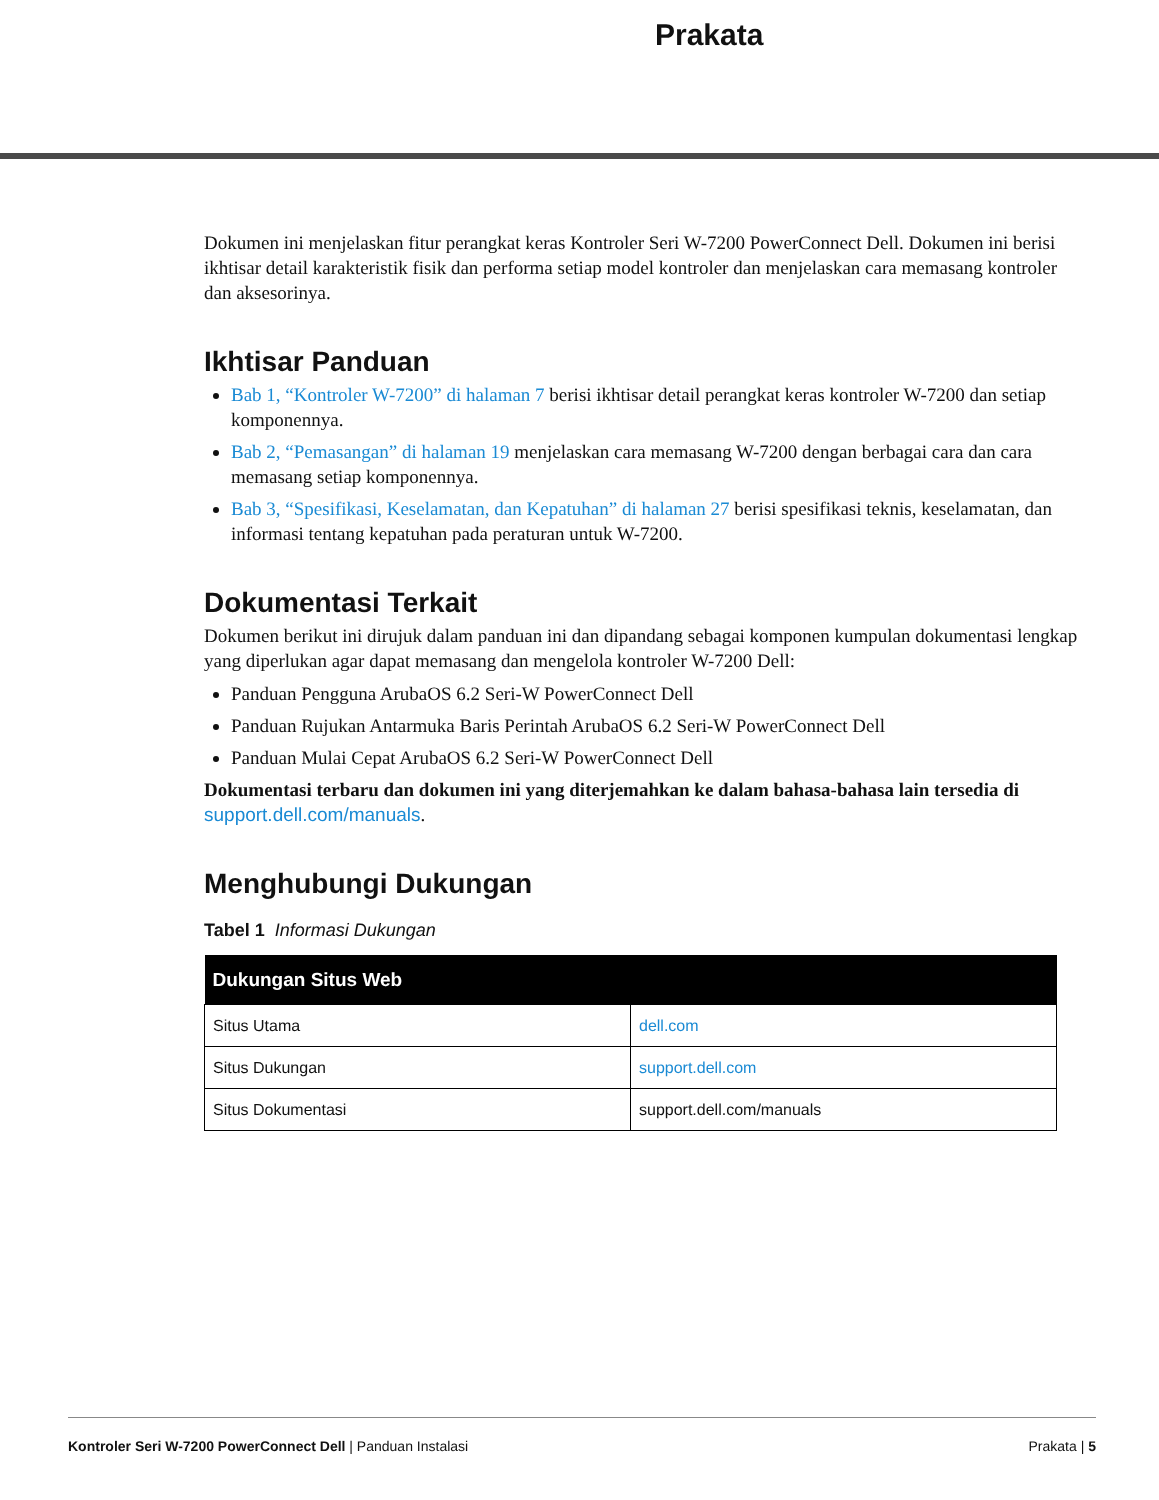Prakata
Dokumen ini menjelaskan fitur perangkat keras Kontroler Seri W-7200 PowerConnect Dell. Dokumen ini berisi ikhtisar detail karakteristik fisik dan performa setiap model kontroler dan menjelaskan cara memasang kontroler dan aksesorinya.
Ikhtisar Panduan
Bab 1, “Kontroler W-7200” di halaman 7 berisi ikhtisar detail perangkat keras kontroler W-7200 dan setiap komponennya.
Bab 2, “Pemasangan” di halaman 19 menjelaskan cara memasang W-7200 dengan berbagai cara dan cara memasang setiap komponennya.
Bab 3, “Spesifikasi, Keselamatan, dan Kepatuhan” di halaman 27 berisi spesifikasi teknis, keselamatan, dan informasi tentang kepatuhan pada peraturan untuk W-7200.
Dokumentasi Terkait
Dokumen berikut ini dirujuk dalam panduan ini dan dipandang sebagai komponen kumpulan dokumentasi lengkap yang diperlukan agar dapat memasang dan mengelola kontroler W-7200 Dell:
Panduan Pengguna ArubaOS 6.2 Seri-W PowerConnect Dell
Panduan Rujukan Antarmuka Baris Perintah ArubaOS 6.2 Seri-W PowerConnect Dell
Panduan Mulai Cepat ArubaOS 6.2 Seri-W PowerConnect Dell
Dokumentasi terbaru dan dokumen ini yang diterjemahkan ke dalam bahasa-bahasa lain tersedia di support.dell.com/manuals.
Menghubungi Dukungan
Tabel 1 Informasi Dukungan
| Dukungan Situs Web | |
| --- | --- |
| Situs Utama | dell.com |
| Situs Dukungan | support.dell.com |
| Situs Dokumentasi | support.dell.com/manuals |
Kontroler Seri W-7200 PowerConnect Dell | Panduan Instalasi Prakata | 5